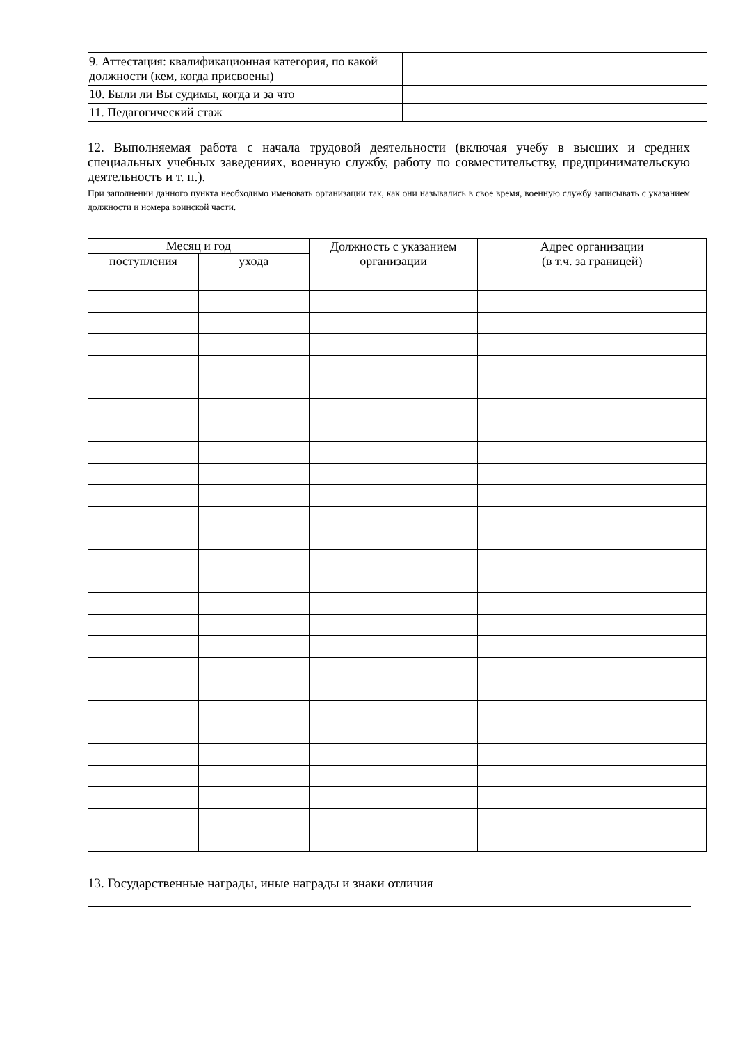| 9. Аттестация: квалификационная категория, по какой должности (кем, когда присвоены) | |
| 10. Были ли Вы судимы, когда и за что | |
| 11. Педагогический стаж | |
12. Выполняемая работа с начала трудовой деятельности (включая учебу в высших и средних специальных учебных заведениях, военную службу, работу по совместительству, предпринимательскую деятельность и т. п.).
При заполнении данного пункта необходимо именовать организации так, как они назывались в свое время, военную службу записывать с указанием должности и номера воинской части.
| Месяц и год | | Должность с указанием организации | Адрес организации (в т.ч. за границей) |
| --- | --- | --- | --- |
| поступления | ухода | | |
13. Государственные награды, иные награды и знаки отличия